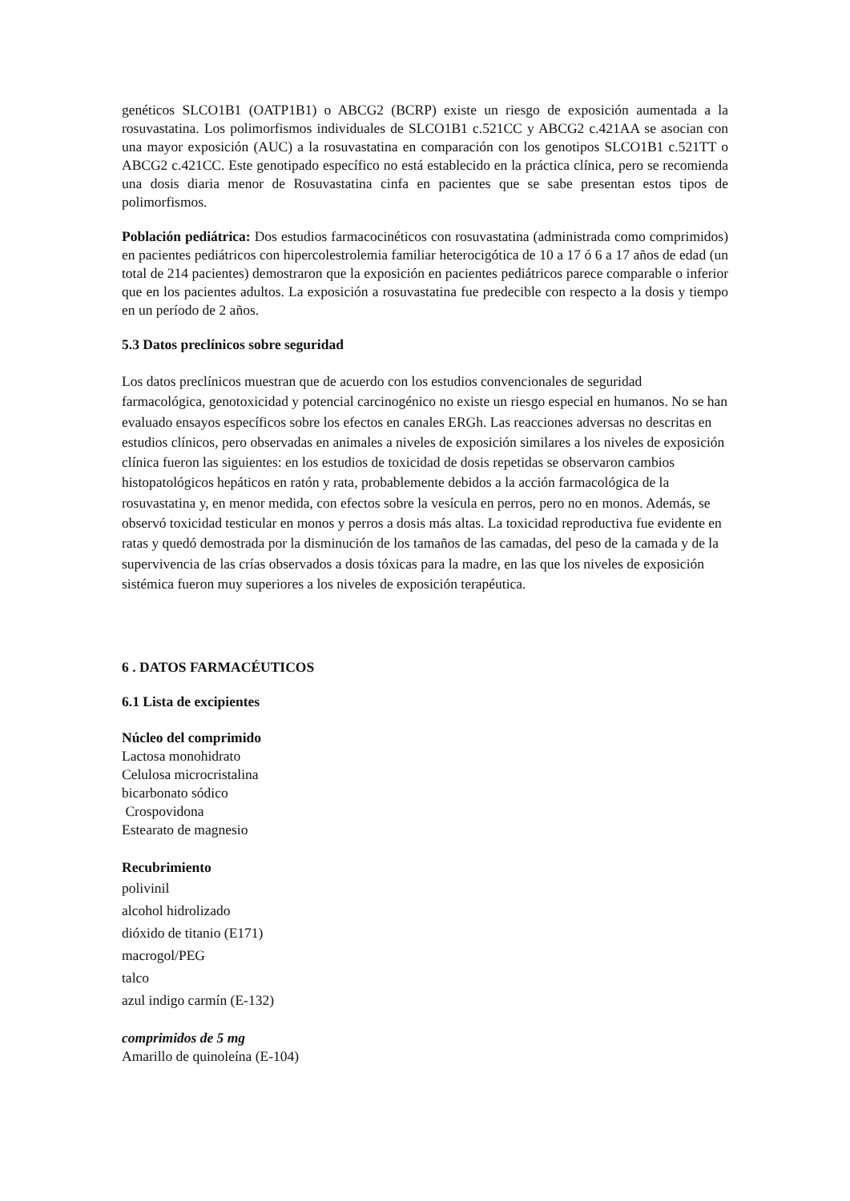genéticos SLCO1B1 (OATP1B1) o ABCG2 (BCRP) existe un riesgo de exposición aumentada a la rosuvastatina. Los polimorfismos individuales de SLCO1B1 c.521CC y ABCG2 c.421AA se asocian con una mayor exposición (AUC) a la rosuvastatina en comparación con los genotipos SLCO1B1 c.521TT o ABCG2 c.421CC. Este genotipado específico no está establecido en la práctica clínica, pero se recomienda una dosis diaria menor de Rosuvastatina cinfa en pacientes que se sabe presentan estos tipos de polimorfismos.
Población pediátrica: Dos estudios farmacocinéticos con rosuvastatina (administrada como comprimidos) en pacientes pediátricos con hipercolestrolemia familiar heterocigótica de 10 a 17 ó 6 a 17 años de edad (un total de 214 pacientes) demostraron que la exposición en pacientes pediátricos parece comparable o inferior que en los pacientes adultos. La exposición a rosuvastatina fue predecible con respecto a la dosis y tiempo en un período de 2 años.
5.3 Datos preclínicos sobre seguridad
Los datos preclínicos muestran que de acuerdo con los estudios convencionales de seguridad farmacológica, genotoxicidad y potencial carcinogénico no existe un riesgo especial en humanos. No se han evaluado ensayos específicos sobre los efectos en canales ERGh. Las reacciones adversas no descritas en estudios clínicos, pero observadas en animales a niveles de exposición similares a los niveles de exposición clínica fueron las siguientes: en los estudios de toxicidad de dosis repetidas se observaron cambios histopatológicos hepáticos en ratón y rata, probablemente debidos a la acción farmacológica de la rosuvastatina y, en menor medida, con efectos sobre la vesícula en perros, pero no en monos. Además, se observó toxicidad testicular en monos y perros a dosis más altas. La toxicidad reproductiva fue evidente en ratas y quedó demostrada por la disminución de los tamaños de las camadas, del peso de la camada y de la supervivencia de las crías observados a dosis tóxicas para la madre, en las que los niveles de exposición sistémica fueron muy superiores a los niveles de exposición terapéutica.
6 . DATOS FARMACÉUTICOS
6.1 Lista de excipientes
Núcleo del comprimido
Lactosa monohidrato
Celulosa microcristalina
bicarbonato sódico
Crospovidona
Estearato de magnesio
Recubrimiento
polivinil
alcohol hidrolizado
dióxido de titanio (E171)
macrogol/PEG
talco
azul indigo carmín (E-132)
comprimidos de 5 mg
Amarillo de quinoleína (E-104)